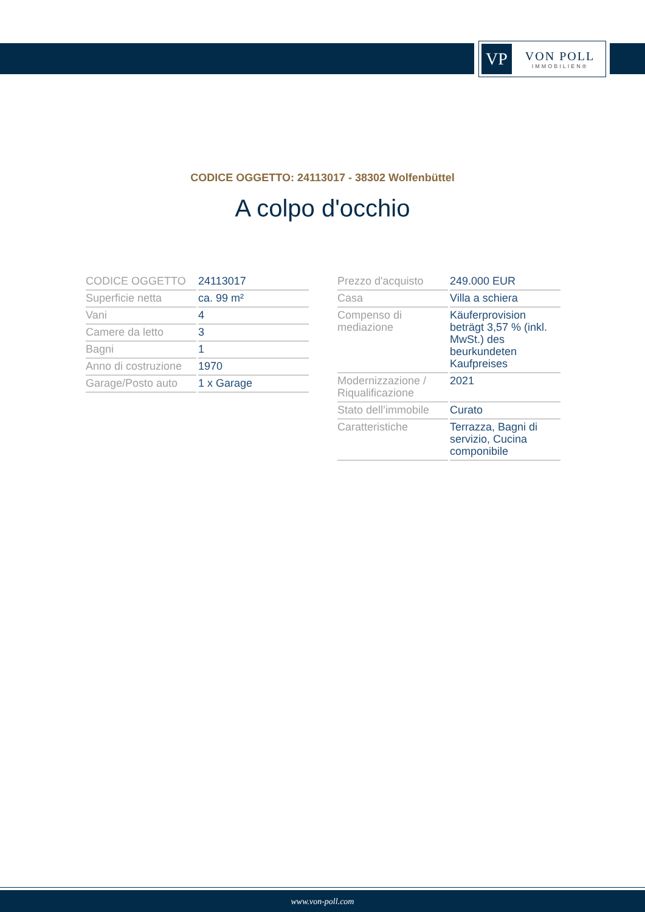VP
VON POLL
IMMOBILIEN®
CODICE OGGETTO: 24113017 - 38302 Wolfenbüttel
A colpo d'occhio
| CODICE OGGETTO | 24113017 |
| Superficie netta | ca. 99 m² |
| Vani | 4 |
| Camere da letto | 3 |
| Bagni | 1 |
| Anno di costruzione | 1970 |
| Garage/Posto auto | 1 x Garage |
| Prezzo d'acquisto | 249.000 EUR |
| Casa | Villa a schiera |
| Compenso di mediazione | Käuferprovision beträgt 3,57 % (inkl. MwSt.) des beurkundeten Kaufpreises |
| Modernizzazione / Riqualificazione | 2021 |
| Stato dell’immobile | Curato |
| Caratteristiche | Terrazza, Bagni di servizio, Cucina componibile |
www.von-poll.com